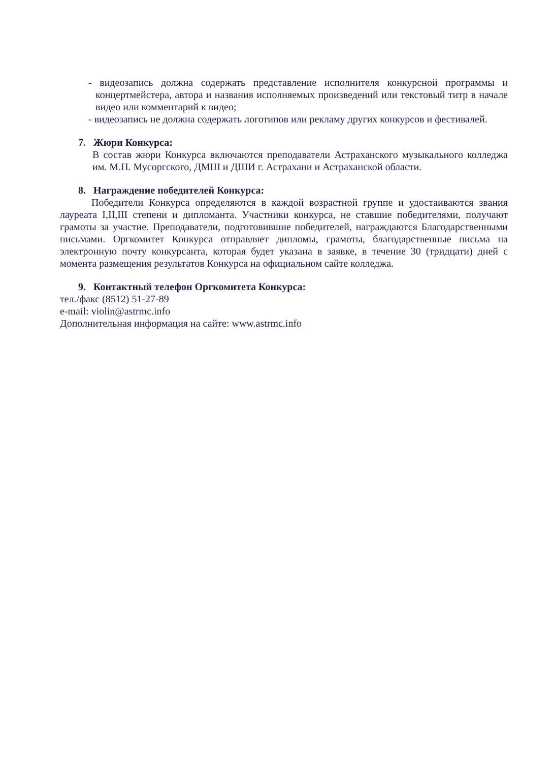- видеозапись должна содержать представление исполнителя конкурсной программы и концертмейстера, автора и названия исполняемых произведений или текстовый титр в начале видео или комментарий к видео;
- видеозапись не должна содержать логотипов или рекламу других конкурсов и фестивалей.
7. Жюри Конкурса:
В состав жюри Конкурса включаются преподаватели Астраханского музыкального колледжа им. М.П. Мусоргского, ДМШ и ДШИ г. Астрахани и Астраханской области.
8. Награждение победителей Конкурса:
Победители Конкурса определяются в каждой возрастной группе и удостаиваются звания лауреата I,II,III степени и дипломанта. Участники конкурса, не ставшие победителями, получают грамоты за участие. Преподаватели, подготовившие победителей, награждаются Благодарственными письмами. Оргкомитет Конкурса отправляет дипломы, грамоты, благодарственные письма на электронную почту конкурсанта, которая будет указана в заявке, в течение 30 (тридцати) дней с момента размещения результатов Конкурса на официальном сайте колледжа.
9. Контактный телефон Оргкомитета Конкурса:
тел./факс (8512) 51-27-89
e-mail: violin@astrmc.info
Дополнительная информация на сайте: www.astrmc.info